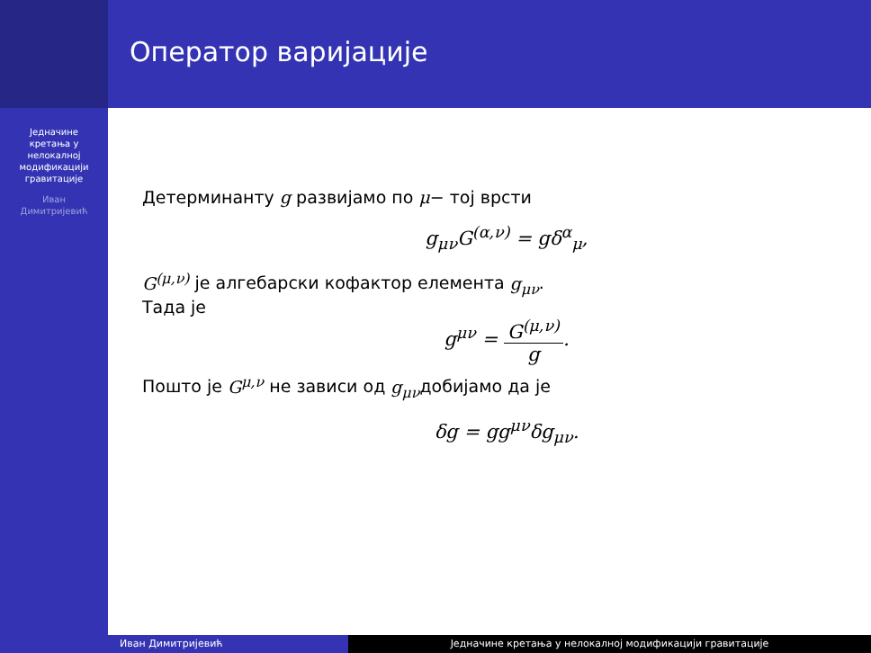Једначине
кретања у
нелокалној
модификацији
гравитације
Иван
Димитријевић
Оператор варијације
Детерминанту g развијамо по μ− тој врсти
g<sub>μν</sub>G<sup>(α,ν)</sup> = gδ<sup>α</sup><sub>μ</sub>,
G<sup>(μ,ν)</sup> је алгебарски кофактор елемента g<sub>μν</sub>.
Тада је
g<sup>μν</sup> = G<sup>(μ,ν)</sup> g.
Пошто је G<sup>μ,ν</sup> не зависи од g<sub>μν</sub>добијамо да је
δg = gg<sup>μν</sup>δg<sub>μν</sub>.
Иван Димитријевић Једначине кретања у нелокалној модификацији гравитације